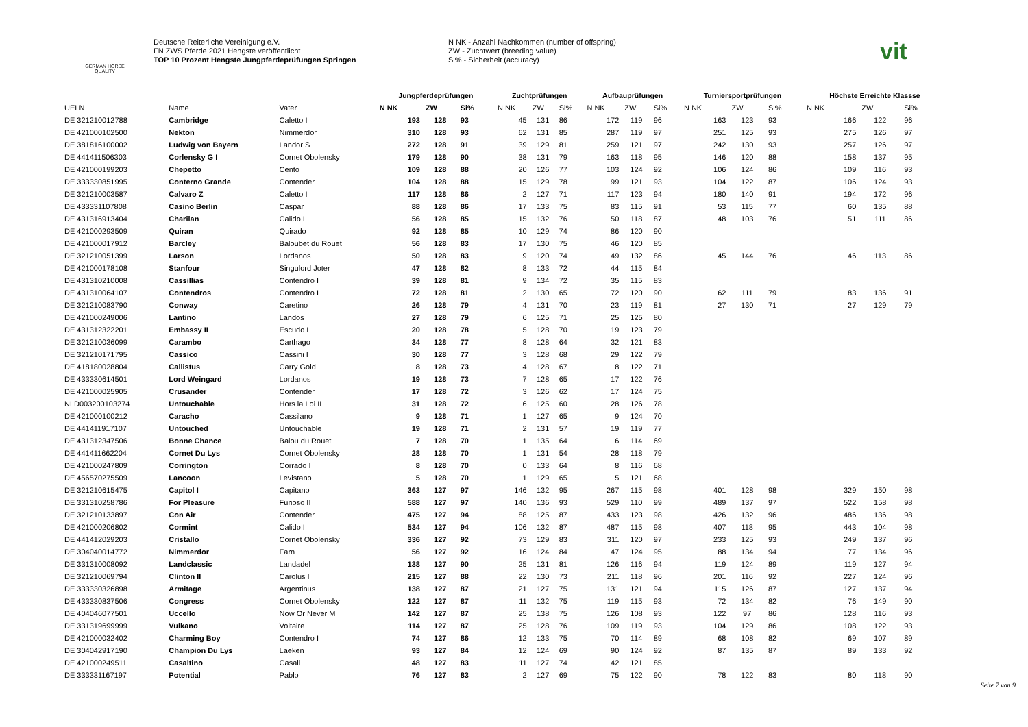GERMAN HORSE QUALITY
Deutsche Reiterliche Vereinigung e.V.
FN ZWS Pferde 2021 Hengste veröffentlicht
TOP 10 Prozent Hengste Jungpferdeprüfungen Springen
N NK - Anzahl Nachkommen (number of offspring)
ZW - Zuchtwert (breeding value)
Si% - Sicherheit (accuracy)
vit
| | | | Jungpferdeprüfungen | | | Zuchtprüfungen | | | Aufbauprüfungen | | | Turniersportprüfungen | | | Höchste Erreichte Klassse | | |
| --- | --- | --- | --- | --- | --- | --- | --- | --- | --- | --- | --- | --- | --- | --- | --- | --- | --- |
| UELN | Name | Vater | N NK | ZW | Si% | N NK | ZW | Si% | N NK | ZW | Si% | N NK | ZW | Si% | N NK | ZW | Si% |
| DE 321210012788 | Cambridge | Caletto I | 193 | 128 | 93 | 45 | 131 | 86 | 172 | 119 | 96 | 163 | 123 | 93 | 166 | 122 | 96 |
| DE 421000102500 | Nekton | Nimmerdor | 310 | 128 | 93 | 62 | 131 | 85 | 287 | 119 | 97 | 251 | 125 | 93 | 275 | 126 | 97 |
| DE 381816100002 | Ludwig von Bayern | Landor S | 272 | 128 | 91 | 39 | 129 | 81 | 259 | 121 | 97 | 242 | 130 | 93 | 257 | 126 | 97 |
| DE 441411506303 | Corlensky G I | Cornet Obolensky | 179 | 128 | 90 | 38 | 131 | 79 | 163 | 118 | 95 | 146 | 120 | 88 | 158 | 137 | 95 |
| DE 421000199203 | Chepetto | Cento | 109 | 128 | 88 | 20 | 126 | 77 | 103 | 124 | 92 | 106 | 124 | 86 | 109 | 116 | 93 |
| DE 333330851995 | Conterno Grande | Contender | 104 | 128 | 88 | 15 | 129 | 78 | 99 | 121 | 93 | 104 | 122 | 87 | 106 | 124 | 93 |
| DE 321210003587 | Calvaro Z | Caletto I | 117 | 128 | 86 | 2 | 127 | 71 | 117 | 123 | 94 | 180 | 140 | 91 | 194 | 172 | 96 |
| DE 433331107808 | Casino Berlin | Caspar | 88 | 128 | 86 | 17 | 133 | 75 | 83 | 115 | 91 | 53 | 115 | 77 | 60 | 135 | 88 |
| DE 431316913404 | Charilan | Calido I | 56 | 128 | 85 | 15 | 132 | 76 | 50 | 118 | 87 | 48 | 103 | 76 | 51 | 111 | 86 |
| DE 421000293509 | Quiran | Quirado | 92 | 128 | 85 | 10 | 129 | 74 | 86 | 120 | 90 | | | | | | |
| DE 421000017912 | Barcley | Baloubet du Rouet | 56 | 128 | 83 | 17 | 130 | 75 | 46 | 120 | 85 | | | | | | |
| DE 321210051399 | Larson | Lordanos | 50 | 128 | 83 | 9 | 120 | 74 | 49 | 132 | 86 | 45 | 144 | 76 | 46 | 113 | 86 |
| DE 421000178108 | Stanfour | Singulord Joter | 47 | 128 | 82 | 8 | 133 | 72 | 44 | 115 | 84 | | | | | | |
| DE 431310210008 | Cassillias | Contendro I | 39 | 128 | 81 | 9 | 134 | 72 | 35 | 115 | 83 | | | | | | |
| DE 431310064107 | Contendros | Contendro I | 72 | 128 | 81 | 2 | 130 | 65 | 72 | 120 | 90 | 62 | 111 | 79 | 83 | 136 | 91 |
| DE 321210083790 | Conway | Caretino | 26 | 128 | 79 | 4 | 131 | 70 | 23 | 119 | 81 | 27 | 130 | 71 | 27 | 129 | 79 |
| DE 421000249006 | Lantino | Landos | 27 | 128 | 79 | 6 | 125 | 71 | 25 | 125 | 80 | | | | | | |
| DE 431312322201 | Embassy II | Escudo I | 20 | 128 | 78 | 5 | 128 | 70 | 19 | 123 | 79 | | | | | | |
| DE 321210036099 | Carambo | Carthago | 34 | 128 | 77 | 8 | 128 | 64 | 32 | 121 | 83 | | | | | | |
| DE 321210171795 | Cassico | Cassini I | 30 | 128 | 77 | 3 | 128 | 68 | 29 | 122 | 79 | | | | | | |
| DE 418180028804 | Callistus | Carry Gold | 8 | 128 | 73 | 4 | 128 | 67 | 8 | 122 | 71 | | | | | | |
| DE 433330614501 | Lord Weingard | Lordanos | 19 | 128 | 73 | 7 | 128 | 65 | 17 | 122 | 76 | | | | | | |
| DE 421000025905 | Crusander | Contender | 17 | 128 | 72 | 3 | 126 | 62 | 17 | 124 | 75 | | | | | | |
| NLD003200103274 | Untouchable | Hors la Loi II | 31 | 128 | 72 | 6 | 125 | 60 | 28 | 126 | 78 | | | | | | |
| DE 421000100212 | Caracho | Cassilano | 9 | 128 | 71 | 1 | 127 | 65 | 9 | 124 | 70 | | | | | | |
| DE 441411917107 | Untouched | Untouchable | 19 | 128 | 71 | 2 | 131 | 57 | 19 | 119 | 77 | | | | | | |
| DE 431312347506 | Bonne Chance | Balou du Rouet | 7 | 128 | 70 | 1 | 135 | 64 | 6 | 114 | 69 | | | | | | |
| DE 441411662204 | Cornet Du Lys | Cornet Obolensky | 28 | 128 | 70 | 1 | 131 | 54 | 28 | 118 | 79 | | | | | | |
| DE 421000247809 | Corrington | Corrado I | 8 | 128 | 70 | 0 | 133 | 64 | 8 | 116 | 68 | | | | | | |
| DE 456570275509 | Lancoon | Levistano | 5 | 128 | 70 | 1 | 129 | 65 | 5 | 121 | 68 | | | | | | |
| DE 321210615475 | Capitol I | Capitano | 363 | 127 | 97 | 146 | 132 | 95 | 267 | 115 | 98 | 401 | 128 | 98 | 329 | 150 | 98 |
| DE 331310258786 | For Pleasure | Furioso II | 588 | 127 | 97 | 140 | 136 | 93 | 529 | 110 | 99 | 489 | 137 | 97 | 522 | 158 | 98 |
| DE 321210133897 | Con Air | Contender | 475 | 127 | 94 | 88 | 125 | 87 | 433 | 123 | 98 | 426 | 132 | 96 | 486 | 136 | 98 |
| DE 421000206802 | Cormint | Calido I | 534 | 127 | 94 | 106 | 132 | 87 | 487 | 115 | 98 | 407 | 118 | 95 | 443 | 104 | 98 |
| DE 441412029203 | Cristallo | Cornet Obolensky | 336 | 127 | 92 | 73 | 129 | 83 | 311 | 120 | 97 | 233 | 125 | 93 | 249 | 137 | 96 |
| DE 304040014772 | Nimmerdor | Farn | 56 | 127 | 92 | 16 | 124 | 84 | 47 | 124 | 95 | 88 | 134 | 94 | 77 | 134 | 96 |
| DE 331310008092 | Landclassic | Landadel | 138 | 127 | 90 | 25 | 131 | 81 | 126 | 116 | 94 | 119 | 124 | 89 | 119 | 127 | 94 |
| DE 321210069794 | Clinton II | Carolus I | 215 | 127 | 88 | 22 | 130 | 73 | 211 | 118 | 96 | 201 | 116 | 92 | 227 | 124 | 96 |
| DE 333330326898 | Armitage | Argentinus | 138 | 127 | 87 | 21 | 127 | 75 | 131 | 121 | 94 | 115 | 126 | 87 | 127 | 137 | 94 |
| DE 433330837506 | Congress | Cornet Obolensky | 122 | 127 | 87 | 11 | 132 | 75 | 119 | 115 | 93 | 72 | 134 | 82 | 76 | 149 | 90 |
| DE 404046077501 | Uccello | Now Or Never M | 142 | 127 | 87 | 25 | 138 | 75 | 126 | 108 | 93 | 122 | 97 | 86 | 128 | 116 | 93 |
| DE 331319699999 | Vulkano | Voltaire | 114 | 127 | 87 | 25 | 128 | 76 | 109 | 119 | 93 | 104 | 129 | 86 | 108 | 122 | 93 |
| DE 421000032402 | Charming Boy | Contendro I | 74 | 127 | 86 | 12 | 133 | 75 | 70 | 114 | 89 | 68 | 108 | 82 | 69 | 107 | 89 |
| DE 304042917190 | Champion Du Lys | Laeken | 93 | 127 | 84 | 12 | 124 | 69 | 90 | 124 | 92 | 87 | 135 | 87 | 89 | 133 | 92 |
| DE 421000249511 | Casaltino | Casall | 48 | 127 | 83 | 11 | 127 | 74 | 42 | 121 | 85 | | | | | | |
| DE 333331167197 | Potential | Pablo | 76 | 127 | 83 | 2 | 127 | 69 | 75 | 122 | 90 | 78 | 122 | 83 | 80 | 118 | 90 |
Seite 7 von 9